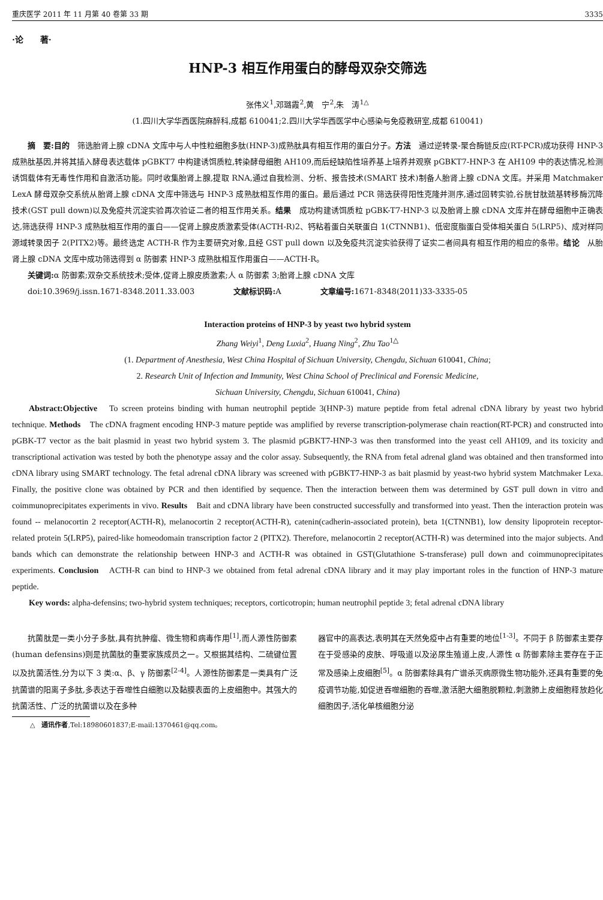重庆医学 2011 年 11 月第 40 卷第 33 期 3335
·论　　著·
HNP-3 相互作用蛋白的酵母双杂交筛选
张伟义<sup>1</sup>,邓璐霞<sup>2</sup>,黄　宁<sup>2</sup>,朱　涛<sup>1△</sup>
(1.四川大学华西医院麻醉科,成都 610041;2.四川大学华西医学中心感染与免疫教研室,成都 610041)
摘　要:目的　筛选胎肾上腺 cDNA 文库中与人中性粒细胞多肽(HNP-3)成熟肽具有相互作用的蛋白分子。方法　通过逆转录-聚合酶链反应(RT-PCR)成功获得 HNP-3 成熟肽基因,并将其插入酵母表达载体 pGBKT7 中构建诱饵质粒,转染酵母细胞 AH109,而后经缺陷性培养基上培养并观察 pGBKT7-HNP-3 在 AH109 中的表达情况,检测诱饵载体有无毒性作用和自激活功能。同时收集胎肾上腺,提取 RNA,通过自我检测、分析、报告技术(SMART 技术)制备人胎肾上腺 cDNA 文库。并采用 Matchmaker LexA 酵母双杂交系统从胎肾上腺 cDNA 文库中筛选与 HNP-3 成熟肽相互作用的蛋白。最后通过 PCR 筛选获得阳性克隆并测序,通过回转实验,谷胱甘肽巯基转移酶沉降技术(GST pull down)以及免疫共沉淀实验再次验证二者的相互作用关系。结果　成功构建诱饵质粒 pGBK-T7-HNP-3 以及胎肾上腺 cDNA 文库并在酵母细胞中正确表达,筛选获得 HNP-3 成熟肽相互作用的蛋白——促肾上腺皮质激素受体(ACTH-R)2、钙粘着蛋白关联蛋白 1(CTNNB1)、低密度脂蛋白受体相关蛋白 5(LRP5)、成对样同源域转录因子 2(PITX2)等。最终选定 ACTH-R 作为主要研究对象,且经 GST pull down 以及免疫共沉淀实验获得了证实二者间具有相互作用的相应的条带。结论　从胎肾上腺 cDNA 文库中成功筛选得到 α 防御素 HNP-3 成熟肽相互作用蛋白——ACTH-R。
关键词: α 防御素;双杂交系统技术;受体,促肾上腺皮质激素;人 α 防御素 3;胎肾上腺 cDNA 文库
doi:10.3969/j.issn.1671-8348.2011.33.003　　　　　文献标识码: A　　　　　文章编号: 1671-8348(2011)33-3335-05
Interaction proteins of HNP-3 by yeast two hybrid system
Zhang Weiyi<sup>1</sup>, Deng Luxia<sup>2</sup>, Huang Ning<sup>2</sup>, Zhu Tao<sup>1△</sup>
(1. Department of Anesthesia, West China Hospital of Sichuan University, Chengdu, Sichuan 610041, China;
2. Research Unit of Infection and Immunity, West China School of Preclinical and Forensic Medicine,
Sichuan University, Chengdu, Sichuan 610041, China)
Abstract:Objective　To screen proteins binding with human neutrophil peptide 3(HNP-3) mature peptide from fetal adrenal cDNA library by yeast two hybrid technique. Methods　The cDNA fragment encoding HNP-3 mature peptide was amplified by reverse transcription-polymerase chain reaction(RT-PCR) and constructed into pGBK-T7 vector as the bait plasmid in yeast two hybrid system 3. The plasmid pGBKT7-HNP-3 was then transformed into the yeast cell AH109, and its toxicity and transcriptional activation was tested by both the phenotype assay and the color assay. Subsequently, the RNA from fetal adrenal gland was obtained and then transformed into cDNA library using SMART technology. The fetal adrenal cDNA library was screened with pGBKT7-HNP-3 as bait plasmid by yeast-two hybrid system Matchmaker Lexa. Finally, the positive clone was obtained by PCR and then identified by sequence. Then the interaction between them was determined by GST pull down in vitro and coimmunoprecipitates experiments in vivo. Results　Bait and cDNA library have been constructed successfully and transformed into yeast. Then the interaction protein was found -- melanocortin 2 receptor(ACTH-R), melanocortin 2 receptor(ACTH-R), catenin(cadherin-associated protein), beta 1(CTNNB1), low density lipoprotein receptor-related protein 5(LRP5), paired-like homeodomain transcription factor 2 (PITX2). Therefore, melanocortin 2 receptor(ACTH-R) was determined into the major subjects. And bands which can demonstrate the relationship between HNP-3 and ACTH-R was obtained in GST(Glutathione S-transferase) pull down and coimmunoprecipitates experiments. Conclusion　ACTH-R can bind to HNP-3 we obtained from fetal adrenal cDNA library and it may play important roles in the function of HNP-3 mature peptide.
Key words: alpha-defensins; two-hybrid system techniques; receptors, corticotropin; human neutrophil peptide 3; fetal adrenal cDNA library
抗菌肽是一类小分子多肽,具有抗肿瘤、微生物和病毒作用<sup>[1]</sup>,而人源性防御素(human defensins)则是抗菌肽的重要家族成员之一。又根据其结构、二硫键位置以及抗菌活性,分为以下 3 类:α、β、γ 防御素<sup>[2-4]</sup>。人源性防御素是一类具有广泛抗菌谱的阳离子多肽,多表达于吞噬性白细胞以及黏膜表面的上皮细胞中。其强大的抗菌活性、广泛的抗菌谱以及在多种
器官中的高表达,表明其在天然免疫中占有重要的地位<sup>[1-3]</sup>。不同于 β 防御素主要存在于受感染的皮肤、呼吸道以及泌尿生殖道上皮,人源性 α 防御素除主要存在于正常及感染上皮细胞<sup>[5]</sup>。α 防御素除具有广谱杀灭病原微生物功能外,还具有重要的免疫调节功能,如促进吞噬细胞的吞噬,激活肥大细胞脱颗粒,刺激肺上皮细胞释放趋化细胞因子,活化单核细胞分泌
△　通讯作者,Tel:18980601837;E-mail:1370461@qq.com。